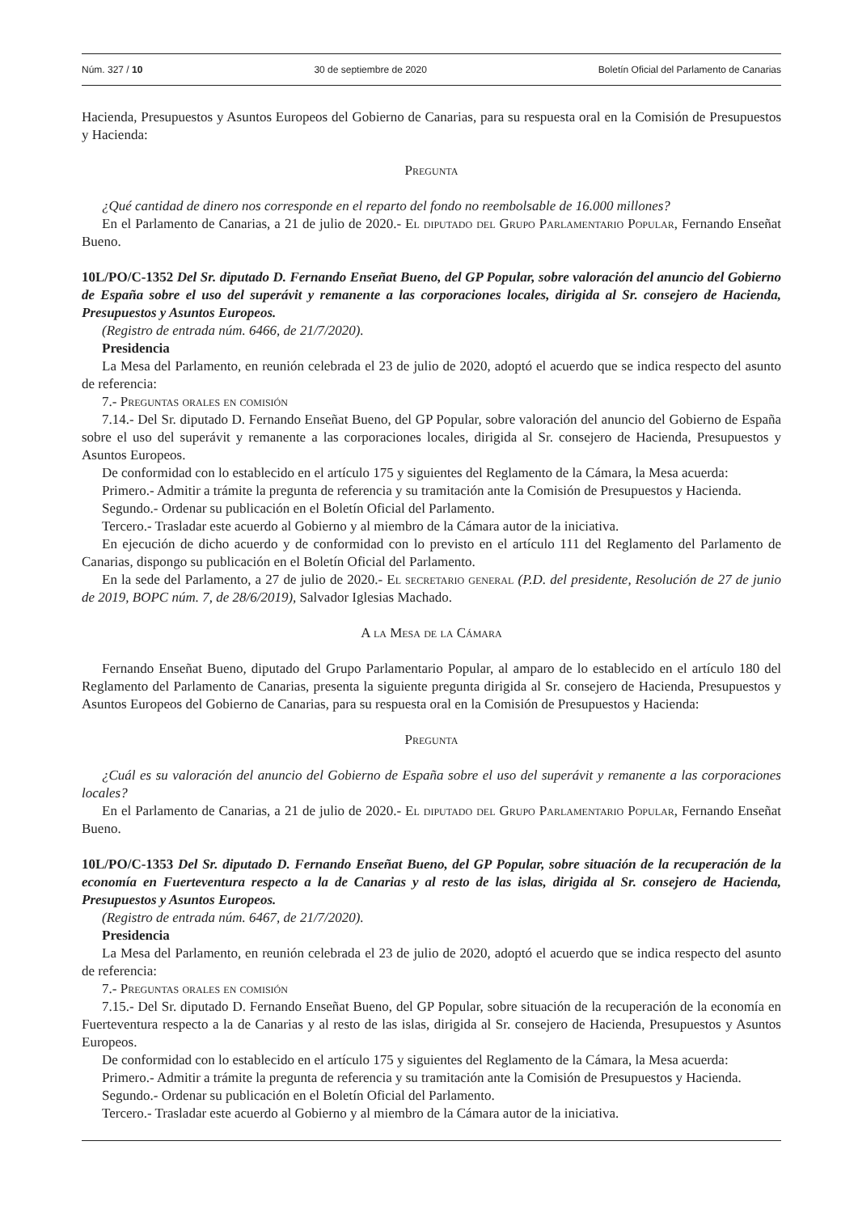Núm. 327 / 10 30 de septiembre de 2020 Boletín Oficial del Parlamento de Canarias
Hacienda, Presupuestos y Asuntos Europeos del Gobierno de Canarias, para su respuesta oral en la Comisión de Presupuestos y Hacienda:
Pregunta
¿Qué cantidad de dinero nos corresponde en el reparto del fondo no reembolsable de 16.000 millones?
En el Parlamento de Canarias, a 21 de julio de 2020.- El diputado del Grupo Parlamentario Popular, Fernando Enseñat Bueno.
10L/PO/C-1352 Del Sr. diputado D. Fernando Enseñat Bueno, del GP Popular, sobre valoración del anuncio del Gobierno de España sobre el uso del superávit y remanente a las corporaciones locales, dirigida al Sr. consejero de Hacienda, Presupuestos y Asuntos Europeos.
(Registro de entrada núm. 6466, de 21/7/2020).
Presidencia
La Mesa del Parlamento, en reunión celebrada el 23 de julio de 2020, adoptó el acuerdo que se indica respecto del asunto de referencia:
7.- Preguntas orales en comisión
7.14.- Del Sr. diputado D. Fernando Enseñat Bueno, del GP Popular, sobre valoración del anuncio del Gobierno de España sobre el uso del superávit y remanente a las corporaciones locales, dirigida al Sr. consejero de Hacienda, Presupuestos y Asuntos Europeos.
De conformidad con lo establecido en el artículo 175 y siguientes del Reglamento de la Cámara, la Mesa acuerda:
Primero.- Admitir a trámite la pregunta de referencia y su tramitación ante la Comisión de Presupuestos y Hacienda.
Segundo.- Ordenar su publicación en el Boletín Oficial del Parlamento.
Tercero.- Trasladar este acuerdo al Gobierno y al miembro de la Cámara autor de la iniciativa.
En ejecución de dicho acuerdo y de conformidad con lo previsto en el artículo 111 del Reglamento del Parlamento de Canarias, dispongo su publicación en el Boletín Oficial del Parlamento.
En la sede del Parlamento, a 27 de julio de 2020.- El secretario general (P.D. del presidente, Resolución de 27 de junio de 2019, BOPC núm. 7, de 28/6/2019), Salvador Iglesias Machado.
A la Mesa de la Cámara
Fernando Enseñat Bueno, diputado del Grupo Parlamentario Popular, al amparo de lo establecido en el artículo 180 del Reglamento del Parlamento de Canarias, presenta la siguiente pregunta dirigida al Sr. consejero de Hacienda, Presupuestos y Asuntos Europeos del Gobierno de Canarias, para su respuesta oral en la Comisión de Presupuestos y Hacienda:
Pregunta
¿Cuál es su valoración del anuncio del Gobierno de España sobre el uso del superávit y remanente a las corporaciones locales?
En el Parlamento de Canarias, a 21 de julio de 2020.- El diputado del Grupo Parlamentario Popular, Fernando Enseñat Bueno.
10L/PO/C-1353 Del Sr. diputado D. Fernando Enseñat Bueno, del GP Popular, sobre situación de la recuperación de la economía en Fuerteventura respecto a la de Canarias y al resto de las islas, dirigida al Sr. consejero de Hacienda, Presupuestos y Asuntos Europeos.
(Registro de entrada núm. 6467, de 21/7/2020).
Presidencia
La Mesa del Parlamento, en reunión celebrada el 23 de julio de 2020, adoptó el acuerdo que se indica respecto del asunto de referencia:
7.- Preguntas orales en comisión
7.15.- Del Sr. diputado D. Fernando Enseñat Bueno, del GP Popular, sobre situación de la recuperación de la economía en Fuerteventura respecto a la de Canarias y al resto de las islas, dirigida al Sr. consejero de Hacienda, Presupuestos y Asuntos Europeos.
De conformidad con lo establecido en el artículo 175 y siguientes del Reglamento de la Cámara, la Mesa acuerda:
Primero.- Admitir a trámite la pregunta de referencia y su tramitación ante la Comisión de Presupuestos y Hacienda.
Segundo.- Ordenar su publicación en el Boletín Oficial del Parlamento.
Tercero.- Trasladar este acuerdo al Gobierno y al miembro de la Cámara autor de la iniciativa.